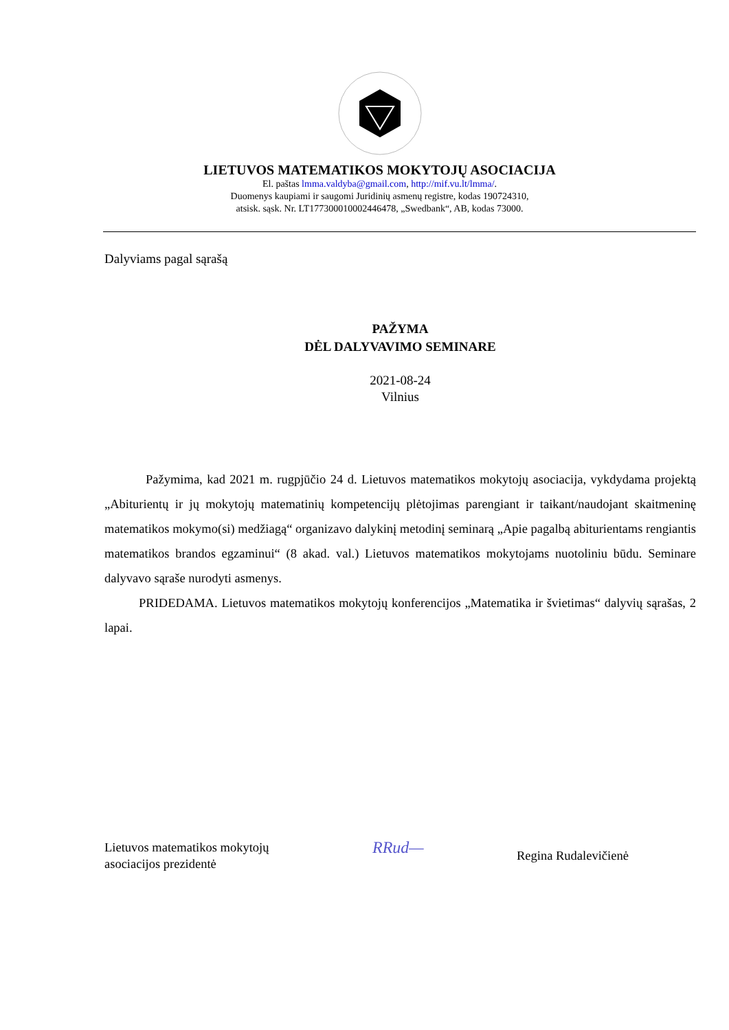LIETUVOS MATEMATIKOS MOKYTOJŲ ASOCIACIJA
El. paštas lmma.valdyba@gmail.com, http://mif.vu.lt/lmma/.
Duomenys kaupiami ir saugomi Juridinių asmenų registre, kodas 190724310,
atsisk. sąsk. Nr. LT177300010002446478, „Swedbank“, AB, kodas 73000.
Dalyviams pagal sąrašą
PAŽYMA
DĖL DALYVAVIMO SEMINARE
2021-08-24
Vilnius
Pažymima, kad 2021 m. rugpjūčio 24 d. Lietuvos matematikos mokytojų asociacija, vykdydama projektą „Abiturientų ir jų mokytojų matematinių kompetencijų plėtojimas parengiant ir taikant/naudojant skaitmeninę matematikos mokymo(si) medžiagą“ organizavo dalykinį metodinį seminarą „Apie pagalbą abiturientams rengiantis matematikos brandos egzaminui“ (8 akad. val.) Lietuvos matematikos mokytojams nuotoliniu būdu. Seminare dalyvavo sąraše nurodyti asmenys.
PRIDEDAMA. Lietuvos matematikos mokytojų konferencijos „Matematika ir švietimas“ dalyvių sąrašas, 2 lapai.
Lietuvos matematikos mokytojų
asociacijos prezidentė
RRud—
Regina Rudalevičienė